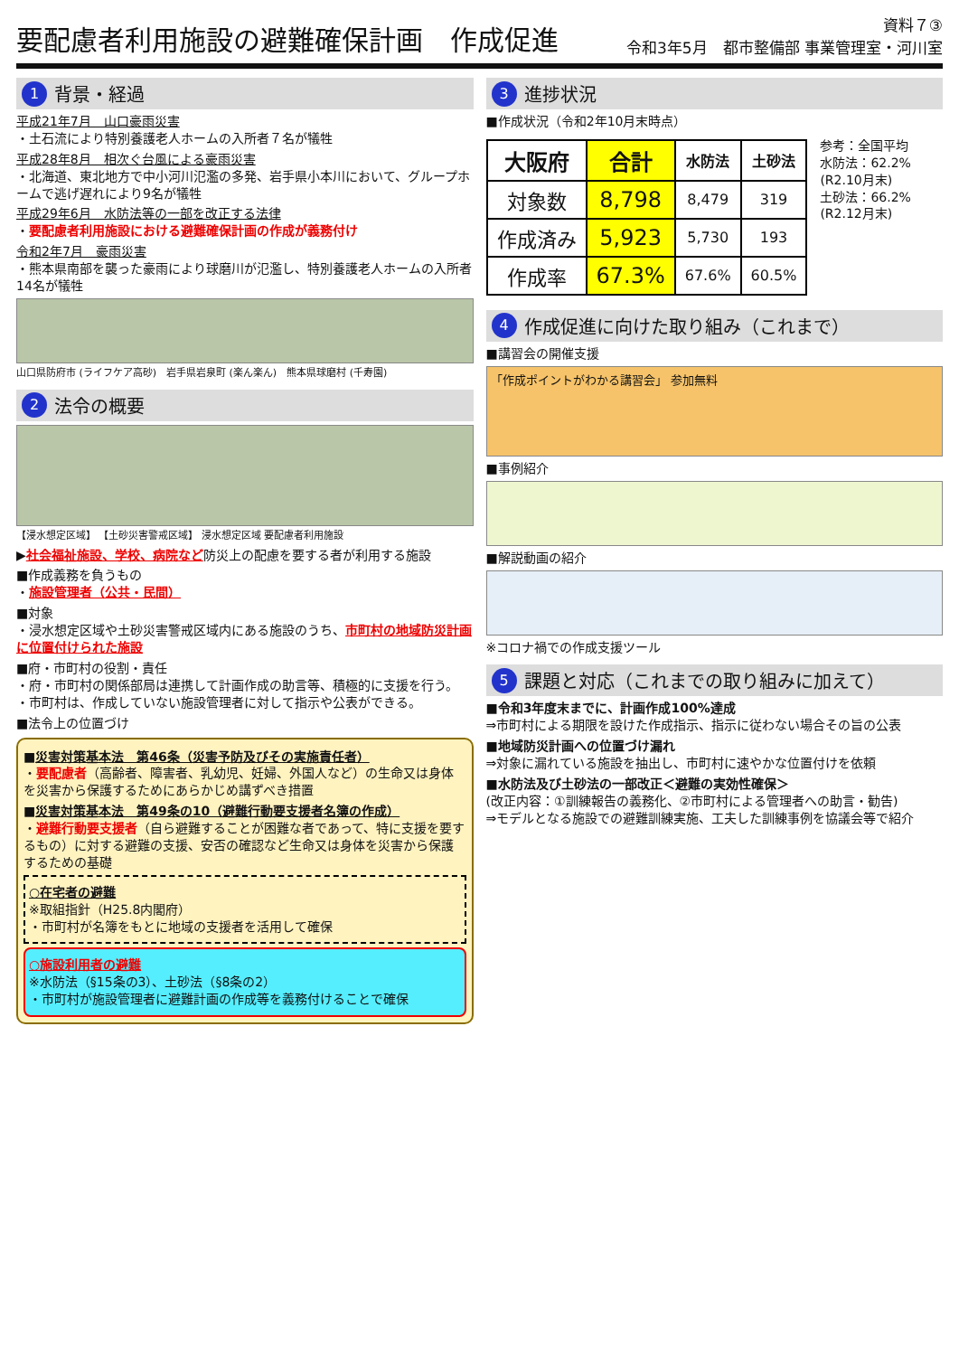要配慮者利用施設の避難確保計画　作成促進
資料７③
令和3年5月　都市整備部 事業管理室・河川室
1 背景・経過
平成21年7月　山口豪雨災害
・土石流により特別養護老人ホームの入所者７名が犠牲
平成28年8月　相次ぐ台風による豪雨災害
・北海道、東北地方で中小河川氾濫の多発、岩手県小本川において、グループホームで逃げ遅れにより9名が犠牲
平成29年6月　水防法等の一部を改正する法律
・要配慮者利用施設における避難確保計画の作成が義務付け
令和2年7月　豪雨災害
・熊本県南部を襲った豪雨により球磨川が氾濫し、特別養護老人ホームの入所者14名が犠牲
山口県防府市 (ライフケア高砂)　岩手県岩泉町 (楽ん楽ん)　熊本県球磨村 (千寿園)
2 法令の概要
【浸水想定区域】 【土砂災害警戒区域】 浸水想定区域 要配慮者利用施設
▶社会福祉施設、学校、病院など防災上の配慮を要する者が利用する施設
■作成義務を負うもの
・施設管理者（公共・民間）
■対象
・浸水想定区域や土砂災害警戒区域内にある施設のうち、市町村の地域防災計画に位置付けられた施設
■府・市町村の役割・責任
・府・市町村の関係部局は連携して計画作成の助言等、積極的に支援を行う。
・市町村は、作成していない施設管理者に対して指示や公表ができる。
■法令上の位置づけ
■災害対策基本法　第46条（災害予防及びその実施責任者）
・要配慮者（高齢者、障害者、乳幼児、妊婦、外国人など）の生命又は身体を災害から保護するためにあらかじめ講ずべき措置
■災害対策基本法　第49条の10（避難行動要支援者名簿の作成）
・避難行動要支援者（自ら避難することが困難な者であって、特に支援を要するもの）に対する避難の支援、安否の確認など生命又は身体を災害から保護するための基礎
○在宅者の避難
※取組指針（H25.8内閣府）
・市町村が名簿をもとに地域の支援者を活用して確保
○施設利用者の避難
※水防法（§15条の3）、土砂法（§8条の2）
・市町村が施設管理者に避難計画の作成等を義務付けることで確保
3 進捗状況
■作成状況（令和2年10月末時点）
| 大阪府 | 合計 | 水防法 | 土砂法 |
| --- | --- | --- | --- |
| 対象数 | 8,798 | 8,479 | 319 |
| 作成済み | 5,923 | 5,730 | 193 |
| 作成率 | 67.3% | 67.6% | 60.5% |
参考：全国平均
水防法：62.2%
(R2.10月末)
土砂法：66.2%
(R2.12月末)
4 作成促進に向けた取り組み（これまで）
■講習会の開催支援
「作成ポイントがわかる講習会」 参加無料
■事例紹介
■解説動画の紹介
※コロナ禍での作成支援ツール
5 課題と対応（これまでの取り組みに加えて）
■令和3年度末までに、計画作成100%達成
⇒市町村による期限を設けた作成指示、指示に従わない場合その旨の公表
■地域防災計画への位置づけ漏れ
⇒対象に漏れている施設を抽出し、市町村に速やかな位置付けを依頼
■水防法及び土砂法の一部改正＜避難の実効性確保＞
(改正内容：①訓練報告の義務化、②市町村による管理者への助言・勧告)
⇒モデルとなる施設での避難訓練実施、工夫した訓練事例を協議会等で紹介